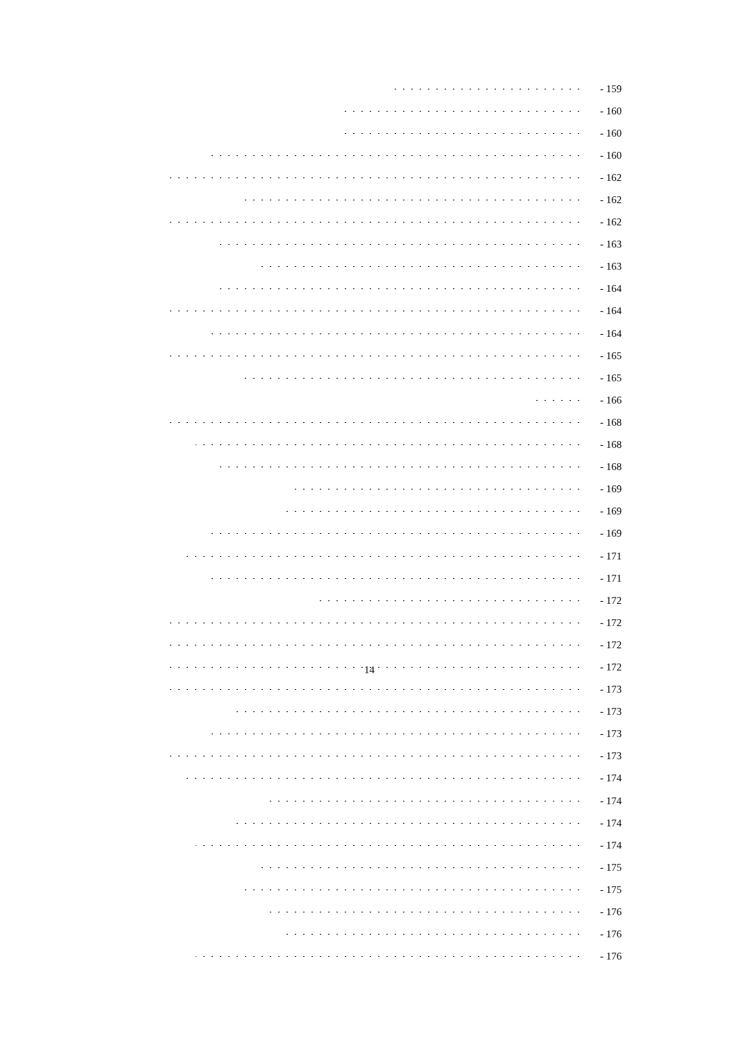- 159
- 160
- 160
- 160
- 162
- 162
- 162
- 163
- 163
- 164
- 164
- 164
- 165
- 165
- 166
- 168
- 168
- 168
- 169
- 169
- 169
- 171
- 171
- 172
- 172
- 172
- 172
- 173
- 173
- 173
- 173
- 174
- 174
- 174
- 174
- 175
- 175
- 176
- 176
- 176
14